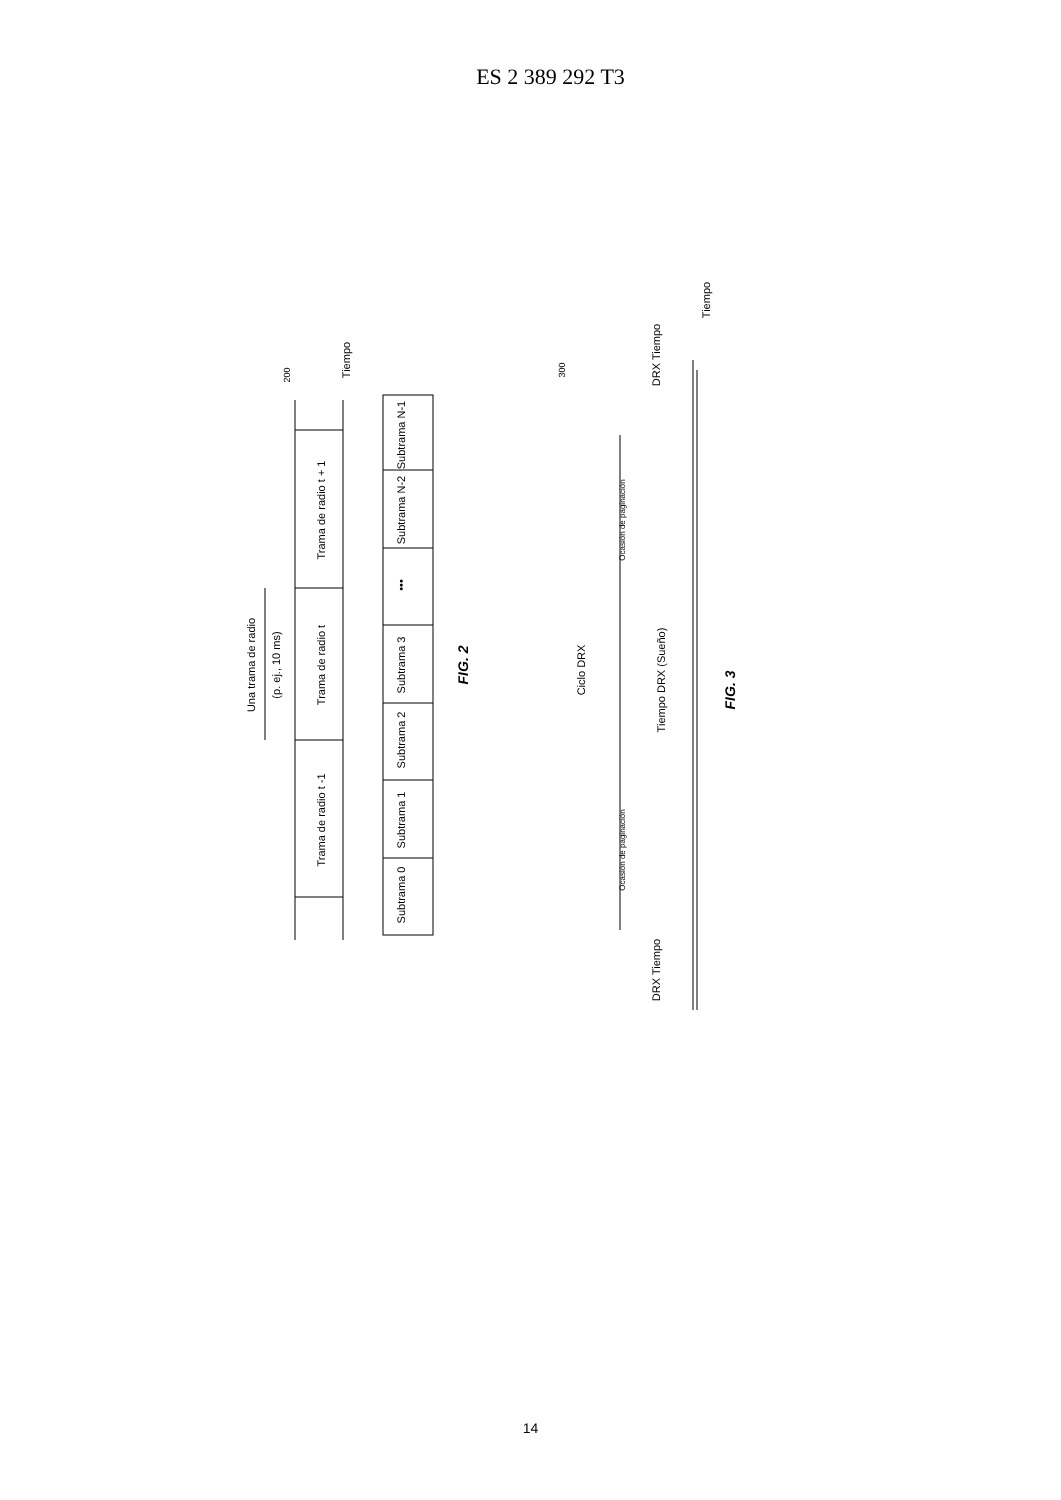ES 2 389 292 T3
Trama de radio t
Trama de radio t + 1
Trama de radio t -1
Una trama de radio
(p. ej., 10 ms)
Tiempo
Subtrama 0
Subtrama 1
Subtrama 2
Subtrama 3
•••
Subtrama N-2
Subtrama N-1
FIG. 2
200
300
Ciclo DRX
Tiempo DRX (Sueño)
DRX Tiempo
DRX Tiempo
Ocasión de paginación
Ocasión de paginación
Tiempo
FIG. 3
14